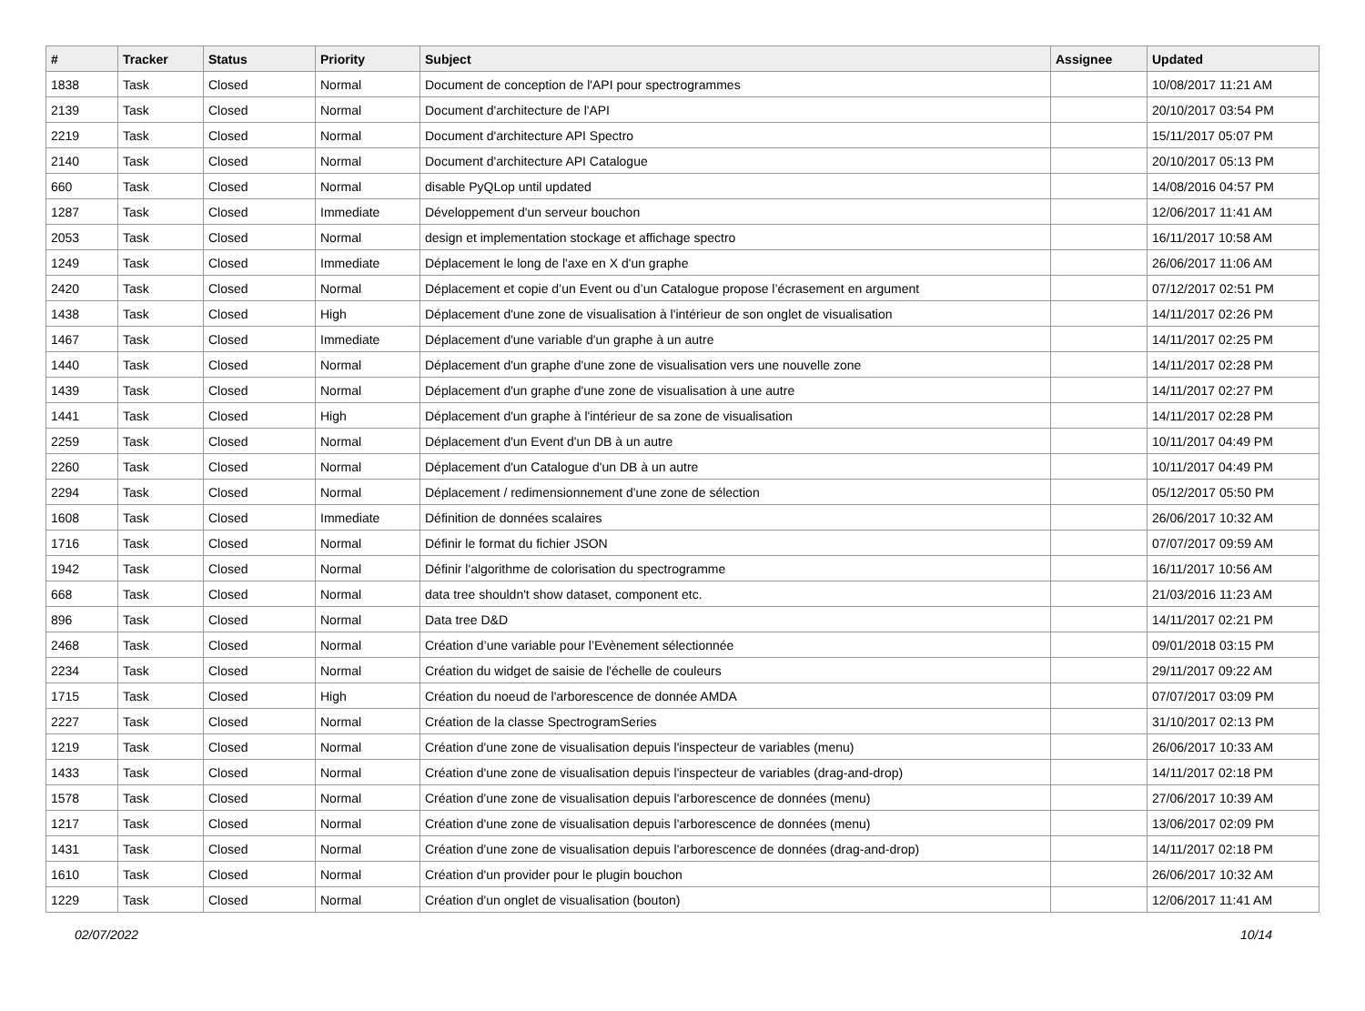| # | Tracker | Status | Priority | Subject | Assignee | Updated |
| --- | --- | --- | --- | --- | --- | --- |
| 1838 | Task | Closed | Normal | Document de conception de l'API pour spectrogrammes | | 10/08/2017 11:21 AM |
| 2139 | Task | Closed | Normal | Document d'architecture de l'API | | 20/10/2017 03:54 PM |
| 2219 | Task | Closed | Normal | Document d'architecture API Spectro | | 15/11/2017 05:07 PM |
| 2140 | Task | Closed | Normal | Document d'architecture API Catalogue | | 20/10/2017 05:13 PM |
| 660 | Task | Closed | Normal | disable PyQLop until updated | | 14/08/2016 04:57 PM |
| 1287 | Task | Closed | Immediate | Développement d'un serveur bouchon | | 12/06/2017 11:41 AM |
| 2053 | Task | Closed | Normal | design et implementation stockage et affichage spectro | | 16/11/2017 10:58 AM |
| 1249 | Task | Closed | Immediate | Déplacement le long de l'axe en X d'un graphe | | 26/06/2017 11:06 AM |
| 2420 | Task | Closed | Normal | Déplacement et copie d’un Event ou d’un Catalogue propose l’écrasement en argument | | 07/12/2017 02:51 PM |
| 1438 | Task | Closed | High | Déplacement d'une zone de visualisation à l'intérieur de son onglet de visualisation | | 14/11/2017 02:26 PM |
| 1467 | Task | Closed | Immediate | Déplacement d'une variable d'un graphe à un autre | | 14/11/2017 02:25 PM |
| 1440 | Task | Closed | Normal | Déplacement d'un graphe d'une zone de visualisation vers une nouvelle zone | | 14/11/2017 02:28 PM |
| 1439 | Task | Closed | Normal | Déplacement d'un graphe d'une zone de visualisation à une autre | | 14/11/2017 02:27 PM |
| 1441 | Task | Closed | High | Déplacement d'un graphe à l'intérieur de sa zone de visualisation | | 14/11/2017 02:28 PM |
| 2259 | Task | Closed | Normal | Déplacement d'un Event d'un DB à un autre | | 10/11/2017 04:49 PM |
| 2260 | Task | Closed | Normal | Déplacement d'un Catalogue d'un DB à un autre | | 10/11/2017 04:49 PM |
| 2294 | Task | Closed | Normal | Déplacement / redimensionnement d'une zone de sélection | | 05/12/2017 05:50 PM |
| 1608 | Task | Closed | Immediate | Définition de données scalaires | | 26/06/2017 10:32 AM |
| 1716 | Task | Closed | Normal | Définir le format du fichier JSON | | 07/07/2017 09:59 AM |
| 1942 | Task | Closed | Normal | Définir l'algorithme de colorisation du spectrogramme | | 16/11/2017 10:56 AM |
| 668 | Task | Closed | Normal | data tree shouldn't show dataset, component etc. | | 21/03/2016 11:23 AM |
| 896 | Task | Closed | Normal | Data tree D&D | | 14/11/2017 02:21 PM |
| 2468 | Task | Closed | Normal | Création d’une variable pour l’Evènement sélectionnée | | 09/01/2018 03:15 PM |
| 2234 | Task | Closed | Normal | Création du widget de saisie de l'échelle de couleurs | | 29/11/2017 09:22 AM |
| 1715 | Task | Closed | High | Création du noeud de l'arborescence de donnée AMDA | | 07/07/2017 03:09 PM |
| 2227 | Task | Closed | Normal | Création de la classe SpectrogramSeries | | 31/10/2017 02:13 PM |
| 1219 | Task | Closed | Normal | Création d'une zone de visualisation depuis l'inspecteur de variables (menu) | | 26/06/2017 10:33 AM |
| 1433 | Task | Closed | Normal | Création d'une zone de visualisation depuis l'inspecteur de variables (drag-and-drop) | | 14/11/2017 02:18 PM |
| 1578 | Task | Closed | Normal | Création d'une zone de visualisation depuis l'arborescence de données (menu) | | 27/06/2017 10:39 AM |
| 1217 | Task | Closed | Normal | Création d'une zone de visualisation depuis l'arborescence de données (menu) | | 13/06/2017 02:09 PM |
| 1431 | Task | Closed | Normal | Création d'une zone de visualisation depuis l'arborescence de données (drag-and-drop) | | 14/11/2017 02:18 PM |
| 1610 | Task | Closed | Normal | Création d'un provider pour le plugin bouchon | | 26/06/2017 10:32 AM |
| 1229 | Task | Closed | Normal | Création d'un onglet de visualisation (bouton) | | 12/06/2017 11:41 AM |
02/07/2022 10/14